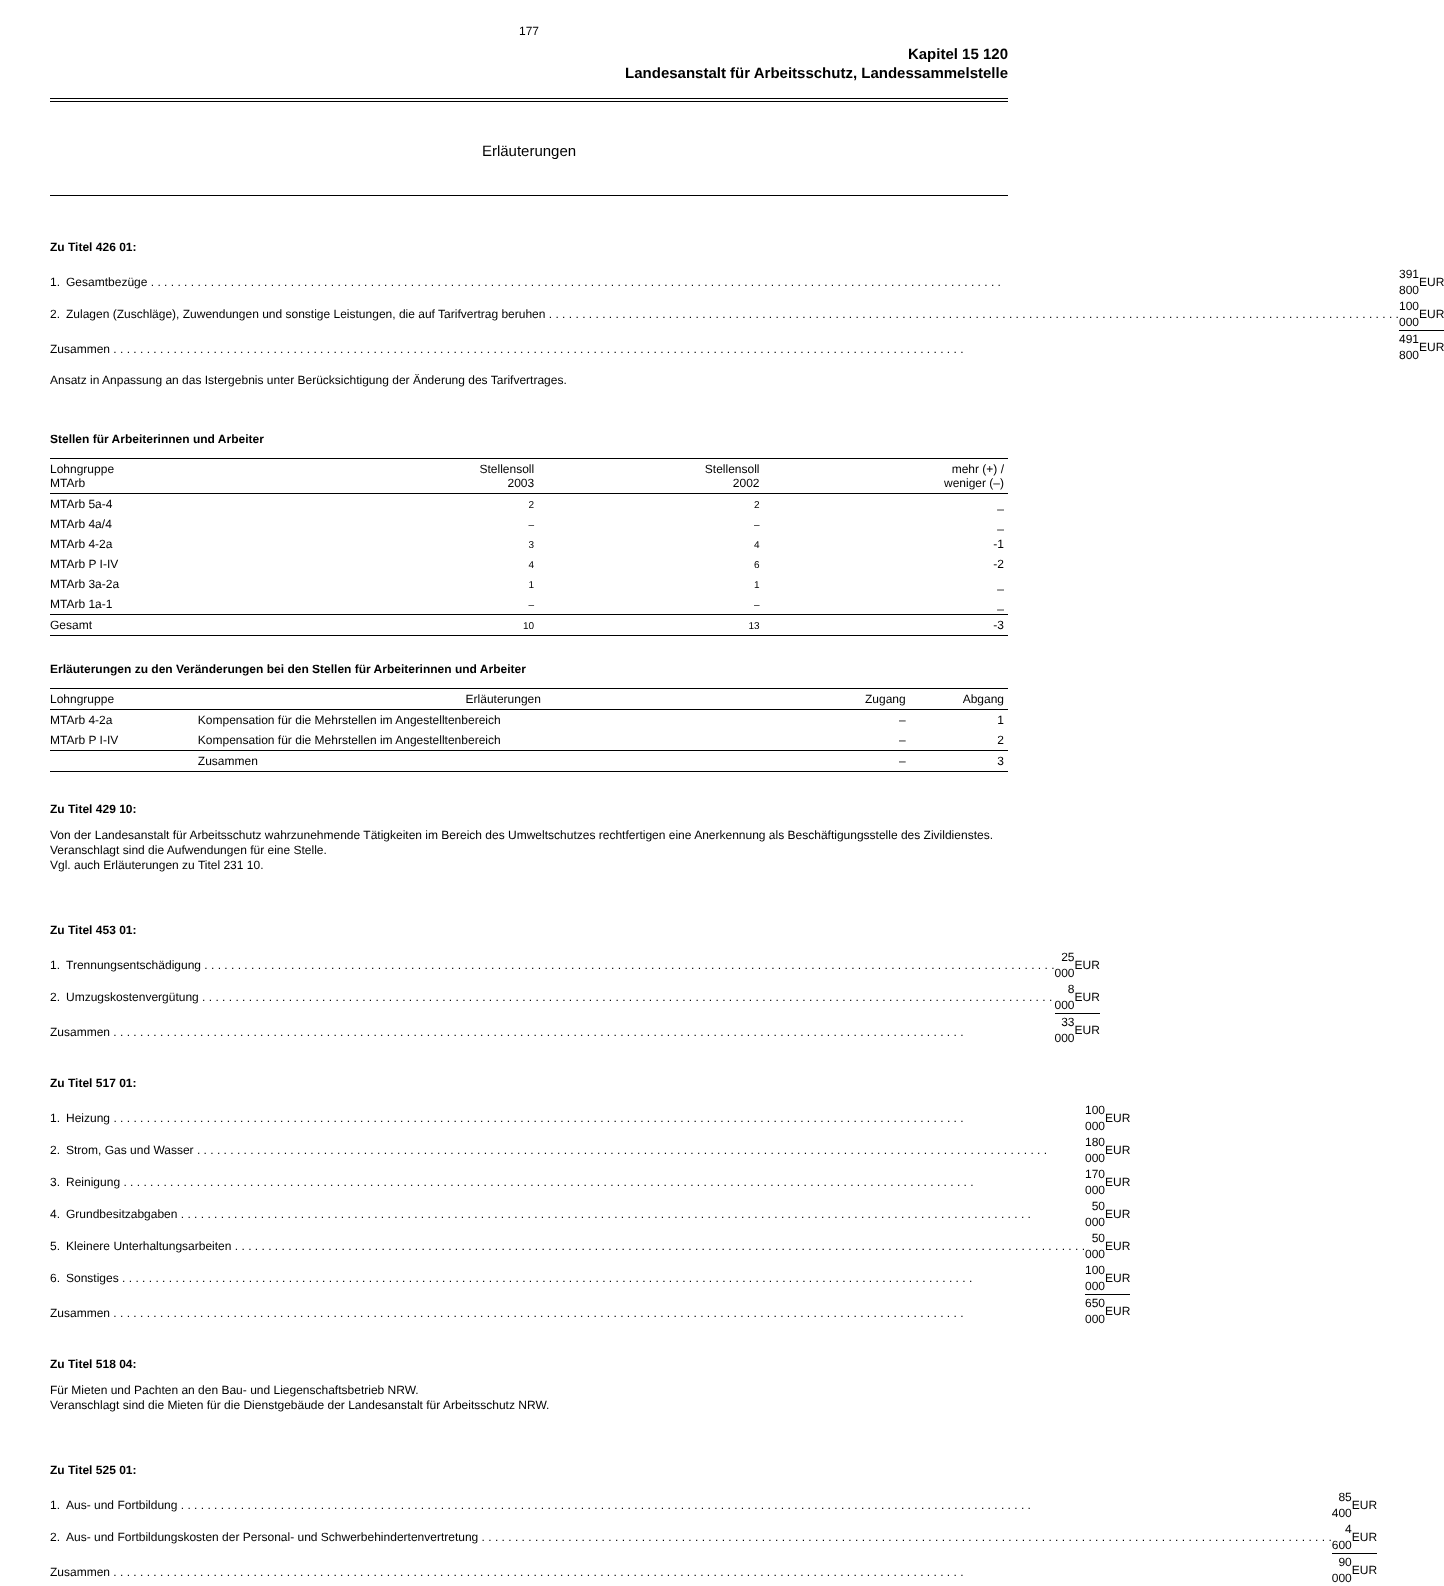177
Kapitel 15 120
Landesanstalt für Arbeitsschutz, Landessammelstelle
Erläuterungen
Zu Titel 426 01:
| 1. | Gesamtbezüge | 391 800 | EUR |
| 2. | Zulagen (Zuschläge), Zuwendungen und sonstige Leistungen, die auf Tarifvertrag beruhen | 100 000 | EUR |
| Zusammen | | 491 800 | EUR |
Ansatz in Anpassung an das Istergebnis unter Berücksichtigung der Änderung des Tarifvertrages.
Stellen für Arbeiterinnen und Arbeiter
| Lohngruppe MTArb | Stellensoll 2003 | Stellensoll 2002 | mehr (+) / weniger (–) |
| --- | --- | --- | --- |
| MTArb 5a-4 | 2 | 2 | _ |
| MTArb 4a/4 | – | – | _ |
| MTArb 4-2a | 3 | 4 | -1 |
| MTArb P I-IV | 4 | 6 | -2 |
| MTArb 3a-2a | 1 | 1 | _ |
| MTArb 1a-1 | – | – | _ |
| Gesamt | 10 | 13 | -3 |
Erläuterungen zu den Veränderungen bei den Stellen für Arbeiterinnen und Arbeiter
| Lohngruppe | Erläuterungen | Zugang | Abgang |
| --- | --- | --- | --- |
| MTArb 4-2a | Kompensation für die Mehrstellen im Angestelltenbereich | – | 1 |
| MTArb P I-IV | Kompensation für die Mehrstellen im Angestelltenbereich | – | 2 |
| | Zusammen | – | 3 |
Zu Titel 429 10:
Von der Landesanstalt für Arbeitsschutz wahrzunehmende Tätigkeiten im Bereich des Umweltschutzes rechtfertigen eine Anerkennung als Beschäftigungsstelle des Zivildienstes.
Veranschlagt sind die Aufwendungen für eine Stelle.
Vgl. auch Erläuterungen zu Titel 231 10.
Zu Titel 453 01:
| 1. | Trennungsentschädigung | 25 000 | EUR |
| 2. | Umzugskostenvergütung | 8 000 | EUR |
| Zusammen | | 33 000 | EUR |
Zu Titel 517 01:
| 1. | Heizung | 100 000 | EUR |
| 2. | Strom, Gas und Wasser | 180 000 | EUR |
| 3. | Reinigung | 170 000 | EUR |
| 4. | Grundbesitzabgaben | 50 000 | EUR |
| 5. | Kleinere Unterhaltungsarbeiten | 50 000 | EUR |
| 6. | Sonstiges | 100 000 | EUR |
| Zusammen | | 650 000 | EUR |
Zu Titel 518 04:
Für Mieten und Pachten an den Bau- und Liegenschaftsbetrieb NRW.
Veranschlagt sind die Mieten für die Dienstgebäude der Landesanstalt für Arbeitsschutz NRW.
Zu Titel 525 01:
| 1. | Aus- und Fortbildung | 85 400 | EUR |
| 2. | Aus- und Fortbildungskosten der Personal- und Schwerbehindertenvertretung | 4 600 | EUR |
| Zusammen | | 90 000 | EUR |